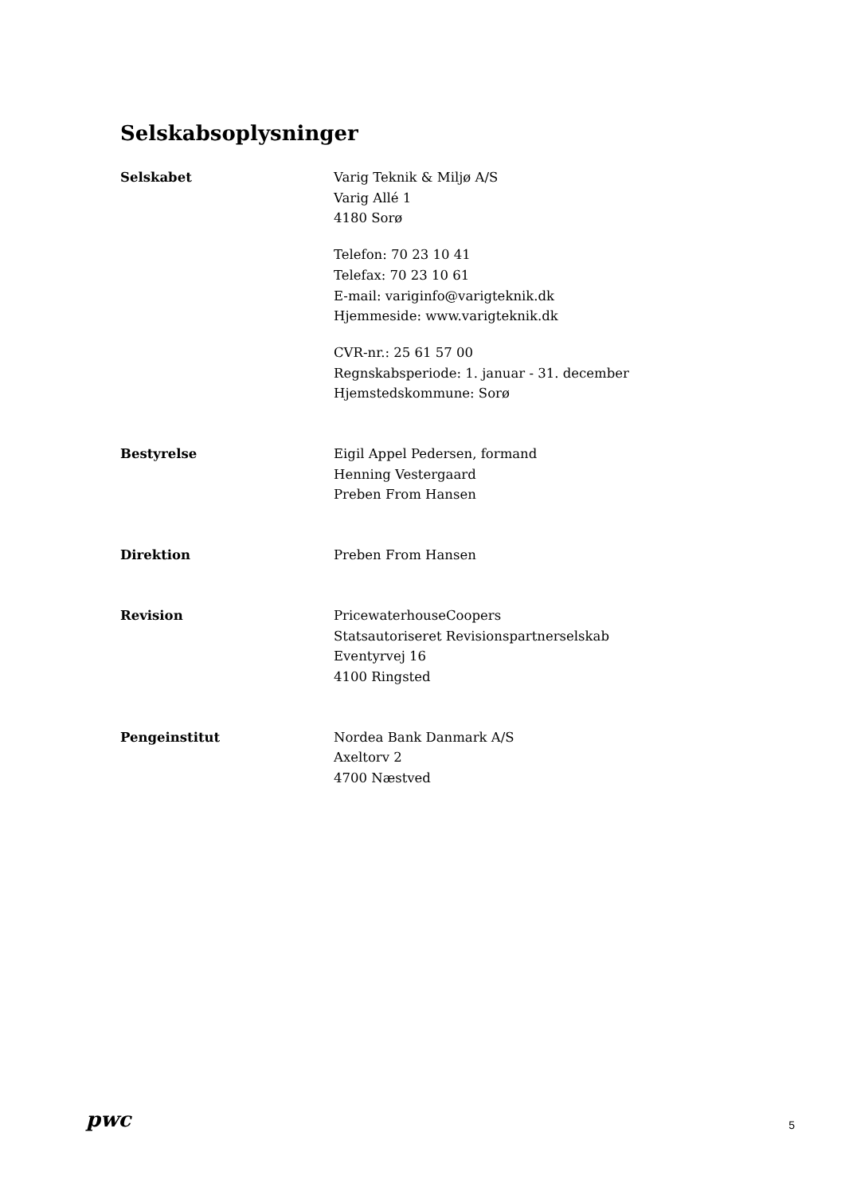Selskabsoplysninger
Selskabet Varig Teknik & Miljø A/S
Varig Allé 1
4180 Sorø
Telefon: 70 23 10 41
Telefax: 70 23 10 61
E-mail: variginfo@varigteknik.dk
Hjemmeside: www.varigteknik.dk
CVR-nr.: 25 61 57 00
Regnskabsperiode: 1. januar - 31. december
Hjemstedskommune: Sorø
Bestyrelse Eigil Appel Pedersen, formand
Henning Vestergaard
Preben From Hansen
Direktion Preben From Hansen
Revision PricewaterhouseCoopers
Statsautoriseret Revisionspartnerselskab
Eventyrvej 16
4100 Ringsted
Pengeinstitut Nordea Bank Danmark A/S
Axeltorv 2
4700 Næstved
pwc
5